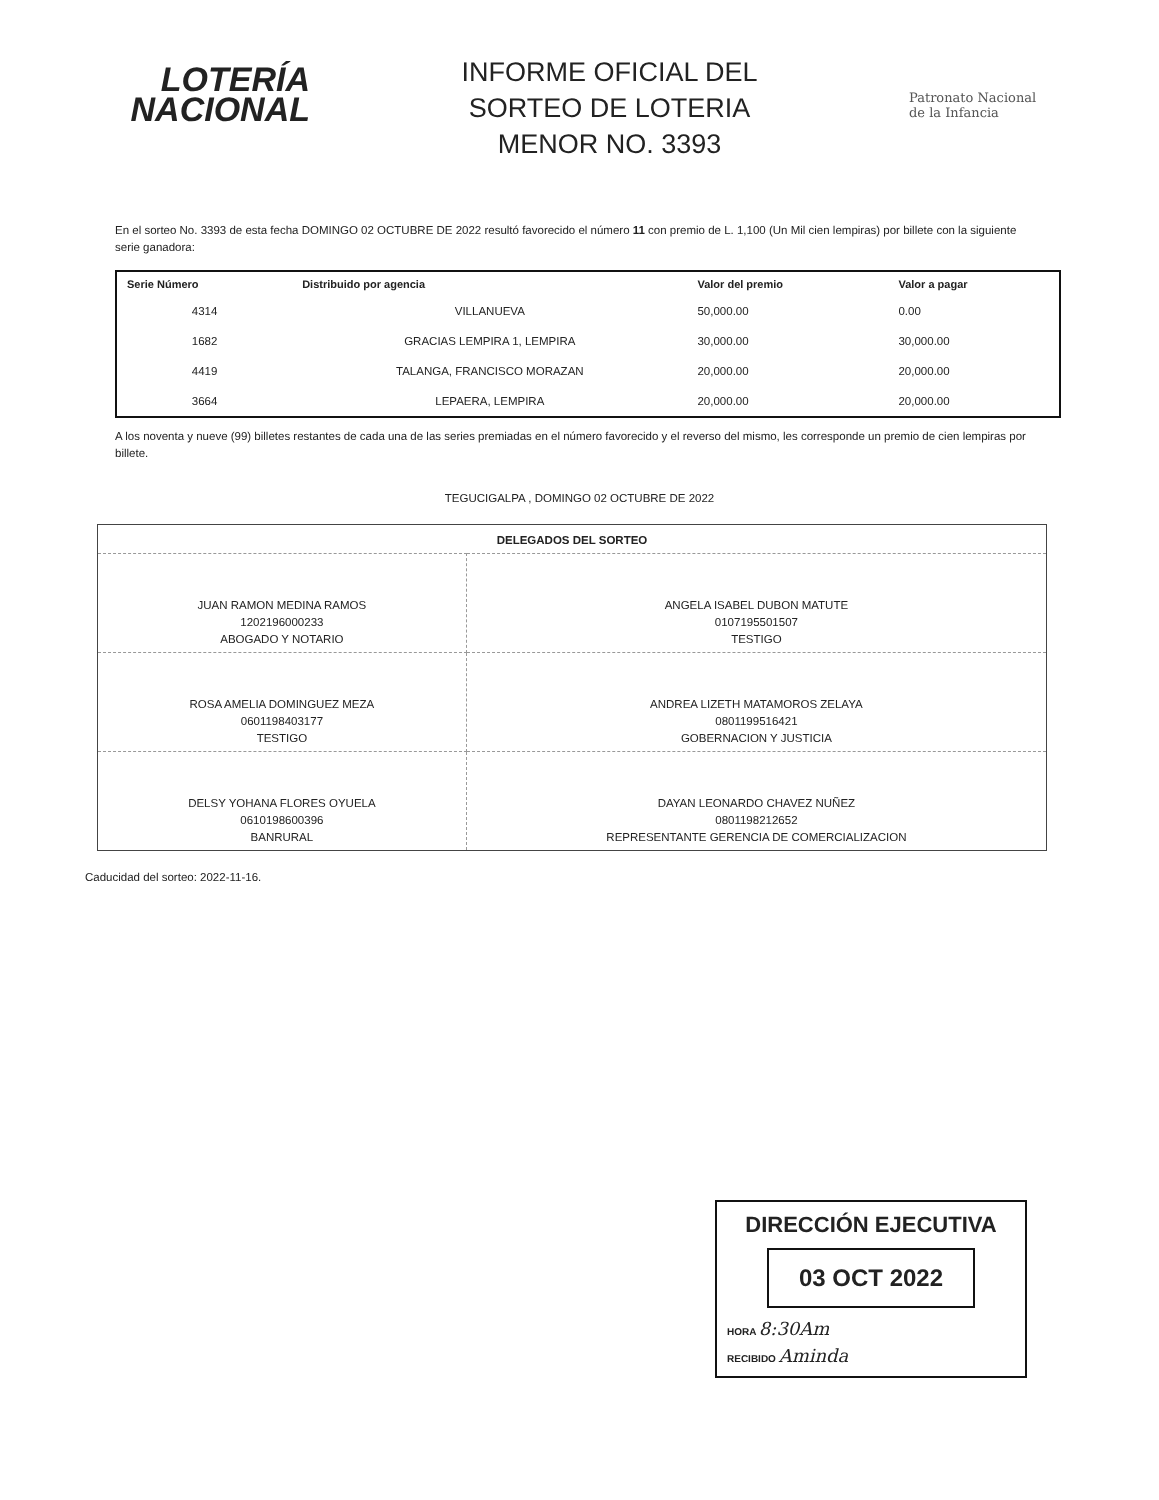LOTERÍA
NACIONAL
INFORME OFICIAL DEL
SORTEO DE LOTERIA
MENOR NO. 3393
Patronato Nacional
de la Infancia
En el sorteo No. 3393 de esta fecha DOMINGO 02 OCTUBRE DE 2022 resultó favorecido el número 11 con premio de L. 1,100 (Un Mil cien lempiras) por billete con la siguiente serie ganadora:
| Serie Número | Distribuido por agencia | Valor del premio | Valor a pagar |
| --- | --- | --- | --- |
| 4314 | VILLANUEVA | 50,000.00 | 0.00 |
| 1682 | GRACIAS LEMPIRA 1, LEMPIRA | 30,000.00 | 30,000.00 |
| 4419 | TALANGA, FRANCISCO MORAZAN | 20,000.00 | 20,000.00 |
| 3664 | LEPAERA, LEMPIRA | 20,000.00 | 20,000.00 |
A los noventa y nueve (99) billetes restantes de cada una de las series premiadas en el número favorecido y el reverso del mismo, les corresponde un premio de cien lempiras por billete.
TEGUCIGALPA , DOMINGO 02 OCTUBRE DE 2022
| DELEGADOS DEL SORTEO | |
| JUAN RAMON MEDINA RAMOS 1202196000233 ABOGADO Y NOTARIO | ANGELA ISABEL DUBON MATUTE 0107195501507 TESTIGO |
| ROSA AMELIA DOMINGUEZ MEZA 0601198403177 TESTIGO | ANDREA LIZETH MATAMOROS ZELAYA 0801199516421 GOBERNACION Y JUSTICIA |
| DELSY YOHANA FLORES OYUELA 0610198600396 BANRURAL | DAYAN LEONARDO CHAVEZ NUÑEZ 0801198212652 REPRESENTANTE GERENCIA DE COMERCIALIZACION |
Caducidad del sorteo: 2022-11-16.
DIRECCIÓN EJECUTIVA
03 OCT 2022
HORA 8:30Am
RECIBIDO Aminda